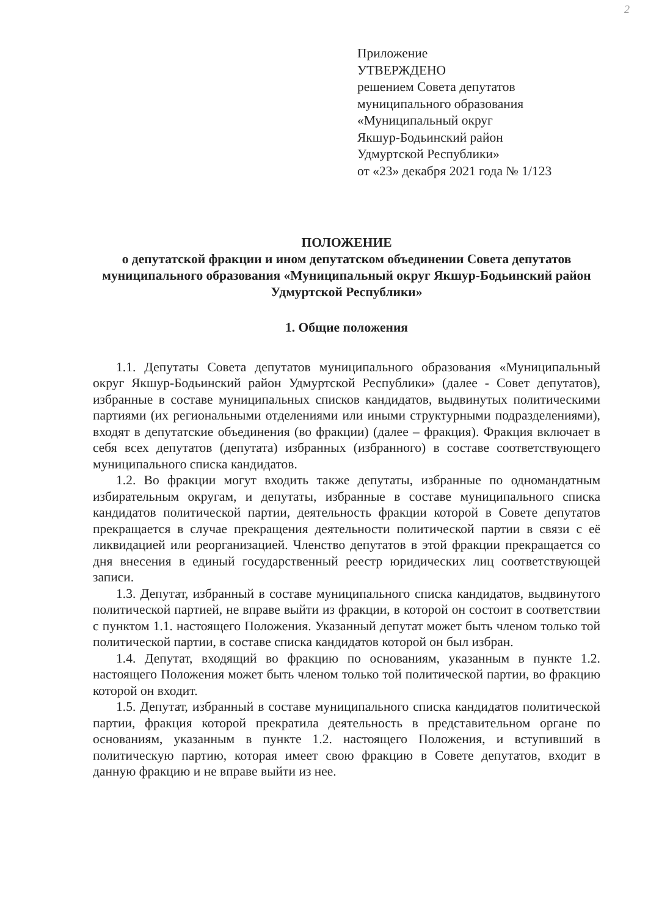2
Приложение
УТВЕРЖДЕНО
решением Совета депутатов
муниципального образования
«Муниципальный округ
Якшур-Бодьинский район
Удмуртской Республики»
от «23» декабря 2021 года № 1/123
ПОЛОЖЕНИЕ
о депутатской фракции и ином депутатском объединении Совета депутатов муниципального образования «Муниципальный округ Якшур-Бодьинский район Удмуртской Республики»
1. Общие положения
1.1. Депутаты Совета депутатов муниципального образования «Муниципальный округ Якшур-Бодьинский район Удмуртской Республики» (далее - Совет депутатов), избранные в составе муниципальных списков кандидатов, выдвинутых политическими партиями (их региональными отделениями или иными структурными подразделениями), входят в депутатские объединения (во фракции) (далее – фракция). Фракция включает в себя всех депутатов (депутата) избранных (избранного) в составе соответствующего муниципального списка кандидатов.
1.2. Во фракции могут входить также депутаты, избранные по одномандатным избирательным округам, и депутаты, избранные в составе муниципального списка кандидатов политической партии, деятельность фракции которой в Совете депутатов прекращается в случае прекращения деятельности политической партии в связи с её ликвидацией или реорганизацией. Членство депутатов в этой фракции прекращается со дня внесения в единый государственный реестр юридических лиц соответствующей записи.
1.3. Депутат, избранный в составе муниципального списка кандидатов, выдвинутого политической партией, не вправе выйти из фракции, в которой он состоит в соответствии с пунктом 1.1. настоящего Положения. Указанный депутат может быть членом только той политической партии, в составе списка кандидатов которой он был избран.
1.4. Депутат, входящий во фракцию по основаниям, указанным в пункте 1.2. настоящего Положения может быть членом только той политической партии, во фракцию которой он входит.
1.5. Депутат, избранный в составе муниципального списка кандидатов политической партии, фракция которой прекратила деятельность в представительном органе по основаниям, указанным в пункте 1.2. настоящего Положения, и вступивший в политическую партию, которая имеет свою фракцию в Совете депутатов, входит в данную фракцию и не вправе выйти из нее.